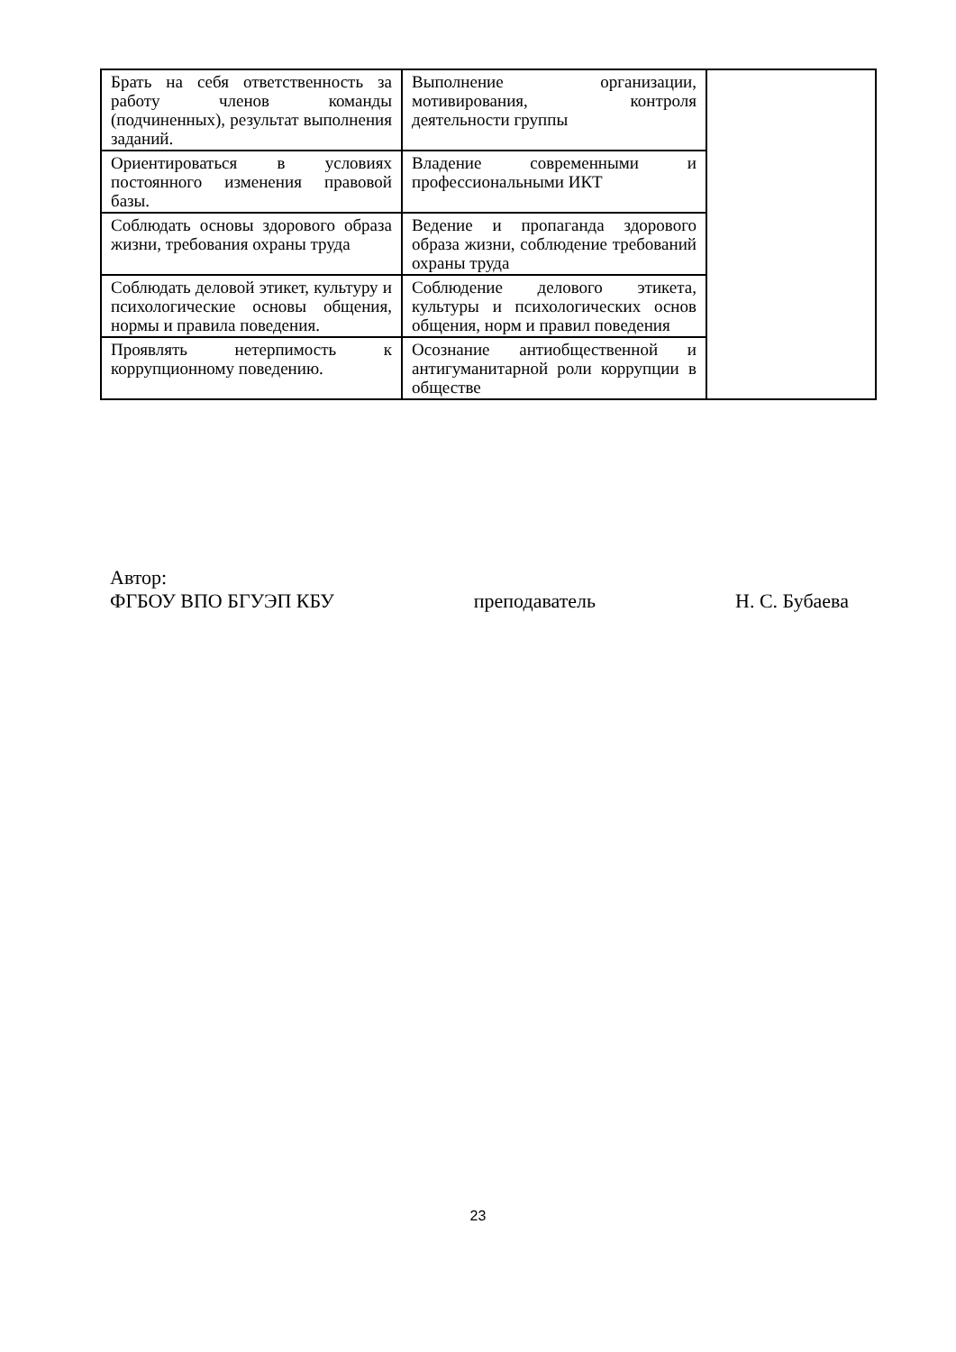| Брать на себя ответственность за работу членов команды (подчиненных), результат выполнения заданий. | Выполнение организации, мотивирования, контроля деятельности группы | |
| Ориентироваться в условиях постоянного изменения правовой базы. | Владение современными и профессиональными ИКТ | |
| Соблюдать основы здорового образа жизни, требования охраны труда | Ведение и пропаганда здорового образа жизни, соблюдение требований охраны труда | |
| Соблюдать деловой этикет, культуру и психологические основы общения, нормы и правила поведения. | Соблюдение делового этикета, культуры и психологических основ общения, норм и правил поведения | |
| Проявлять нетерпимость к коррупционному поведению. | Осознание антиобщественной и антигуманитарной роли коррупции в обществе | |
Автор:
ФГБОУ ВПО БГУЭП КБУ преподаватель Н. С. Бубаева
23